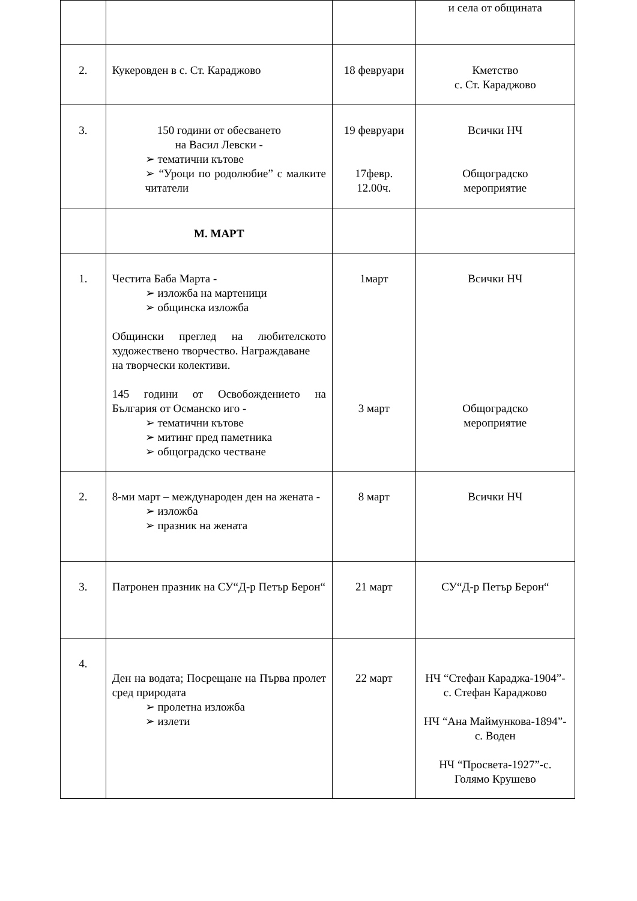| | | | и села от общината |
| 2. | Кукеровден в с. Ст. Караджово | 18 февруари | Кметство с. Ст. Караджово |
| 3. | 150 години от обесването на Васил Левски - ➢ тематични кътове ➢ “Уроци по родолюбие” с малките читатели | 19 февруари 17февр. 12.00ч. | Всички НЧ Общоградско мероприятие |
| | М. МАРТ | | |
| 1. | Честита Баба Марта - ➢ изложба на мартеници ➢ общинска изложба Общински преглед на любителското художествено творчество. Награждаване на творчески колективи. 145 години от Освобождението на България от Османско иго - ➢ тематични кътове ➢ митинг пред паметника ➢ общоградско честване | 1март 3 март | Всички НЧ Общоградско мероприятие |
| 2. | 8-ми март – международен ден на жената - ➢ изложба ➢ празник на жената | 8 март | Всички НЧ |
| 3. | Патронен празник на СУ“Д-р Петър Берон“ | 21 март | СУ“Д-р Петър Берон“ |
| 4. | Ден на водата; Посрещане на Първа пролет сред природата ➢ пролетна изложба ➢ излети | 22 март | НЧ “Стефан Караджа-1904”-с. Стефан Караджово НЧ “Ана Маймункова-1894”-с. Воден НЧ “Просвета-1927”-с. Голямо Крушево |